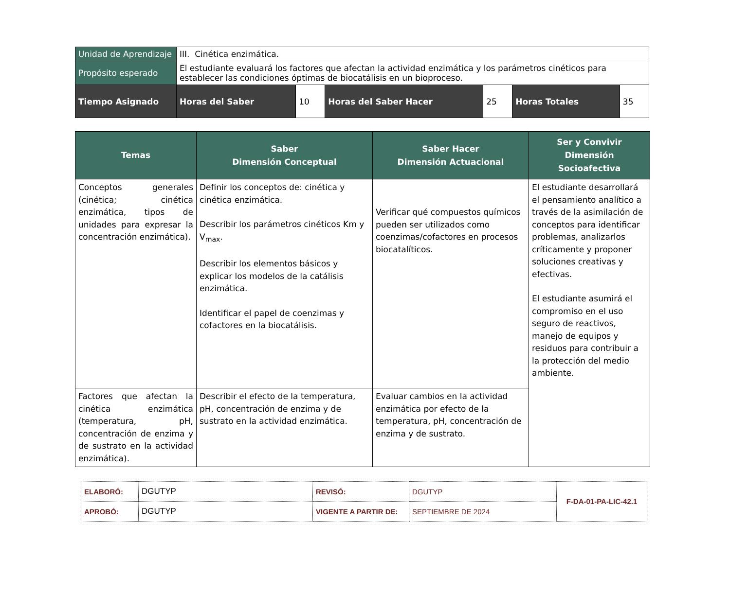| Unidad de Aprendizaje | III. Cinética enzimática. | | | | | |
| Propósito esperado | El estudiante evaluará los factores que afectan la actividad enzimática y los parámetros cinéticos para establecer las condiciones óptimas de biocatálisis en un bioproceso. | | | | | |
| Tiempo Asignado | Horas del Saber | 10 | Horas del Saber Hacer | 25 | Horas Totales | 35 |
| Temas | Saber Dimensión Conceptual | Saber Hacer Dimensión Actuacional | Ser y Convivir Dimensión Socioafectiva |
| --- | --- | --- | --- |
| Conceptos generales (cinética; cinética enzimática, tipos de unidades para expresar la concentración enzimática). | Definir los conceptos de: cinética y cinética enzimática. Describir los parámetros cinéticos Km y V<sub>max</sub>. Describir los elementos básicos y explicar los modelos de la catálisis enzimática. Identificar el papel de coenzimas y cofactores en la biocatálisis. | Verificar qué compuestos químicos pueden ser utilizados como coenzimas/cofactores en procesos biocatalíticos. | El estudiante desarrollará el pensamiento analítico a través de la asimilación de conceptos para identificar problemas, analizarlos críticamente y proponer soluciones creativas y efectivas. El estudiante asumirá el compromiso en el uso seguro de reactivos, manejo de equipos y residuos para contribuir a la protección del medio ambiente. |
| Factores que afectan la cinética enzimática (temperatura, pH, concentración de enzima y de sustrato en la actividad enzimática). | Describir el efecto de la temperatura, pH, concentración de enzima y de sustrato en la actividad enzimática. | Evaluar cambios en la actividad enzimática por efecto de la temperatura, pH, concentración de enzima y de sustrato. | |
| ELABORÓ: | DGUTYP | REVISÓ: | DGUTYP | F-DA-01-PA-LIC-42.1 |
| APROBÓ: | DGUTYP | VIGENTE A PARTIR DE: | SEPTIEMBRE DE 2024 | |